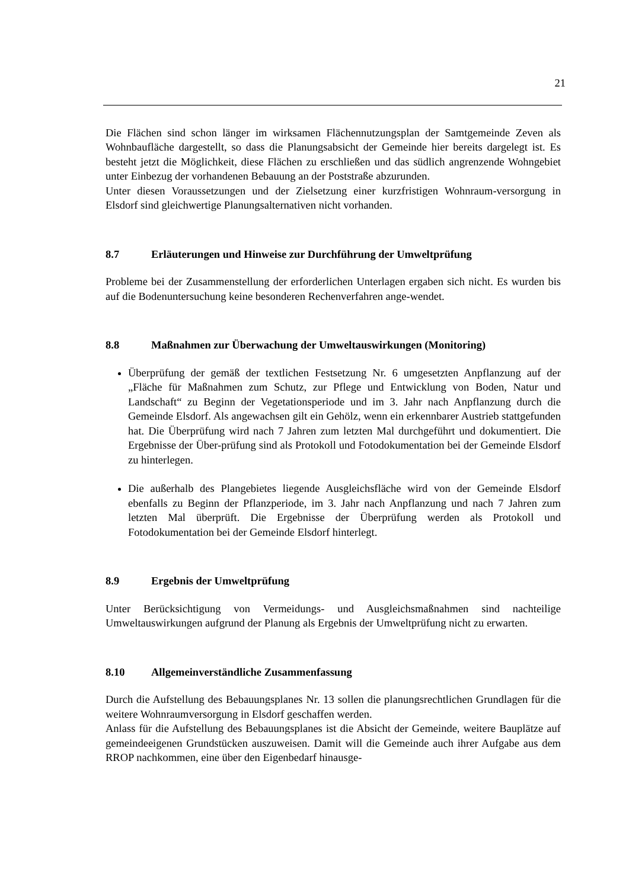21
Die Flächen sind schon länger im wirksamen Flächennutzungsplan der Samtgemeinde Zeven als Wohnbaufläche dargestellt, so dass die Planungsabsicht der Gemeinde hier bereits dargelegt ist. Es besteht jetzt die Möglichkeit, diese Flächen zu erschließen und das südlich angrenzende Wohngebiet unter Einbezug der vorhandenen Bebauung an der Poststraße abzurunden.
Unter diesen Voraussetzungen und der Zielsetzung einer kurzfristigen Wohnraum-versorgung in Elsdorf sind gleichwertige Planungsalternativen nicht vorhanden.
8.7 Erläuterungen und Hinweise zur Durchführung der Umweltprüfung
Probleme bei der Zusammenstellung der erforderlichen Unterlagen ergaben sich nicht. Es wurden bis auf die Bodenuntersuchung keine besonderen Rechenverfahren ange-wendet.
8.8 Maßnahmen zur Überwachung der Umweltauswirkungen (Monitoring)
Überprüfung der gemäß der textlichen Festsetzung Nr. 6 umgesetzten Anpflanzung auf der „Fläche für Maßnahmen zum Schutz, zur Pflege und Entwicklung von Boden, Natur und Landschaft“ zu Beginn der Vegetationsperiode und im 3. Jahr nach Anpflanzung durch die Gemeinde Elsdorf. Als angewachsen gilt ein Gehölz, wenn ein erkennbarer Austrieb stattgefunden hat. Die Überprüfung wird nach 7 Jahren zum letzten Mal durchgeführt und dokumentiert. Die Ergebnisse der Über-prüfung sind als Protokoll und Fotodokumentation bei der Gemeinde Elsdorf zu hinterlegen.
Die außerhalb des Plangebietes liegende Ausgleichsfläche wird von der Gemeinde Elsdorf ebenfalls zu Beginn der Pflanzperiode, im 3. Jahr nach Anpflanzung und nach 7 Jahren zum letzten Mal überprüft. Die Ergebnisse der Überprüfung werden als Protokoll und Fotodokumentation bei der Gemeinde Elsdorf hinterlegt.
8.9 Ergebnis der Umweltprüfung
Unter Berücksichtigung von Vermeidungs- und Ausgleichsmaßnahmen sind nachteilige Umweltauswirkungen aufgrund der Planung als Ergebnis der Umweltprüfung nicht zu erwarten.
8.10 Allgemeinverständliche Zusammenfassung
Durch die Aufstellung des Bebauungsplanes Nr. 13 sollen die planungsrechtlichen Grundlagen für die weitere Wohnraumversorgung in Elsdorf geschaffen werden.
Anlass für die Aufstellung des Bebauungsplanes ist die Absicht der Gemeinde, weitere Bauplätze auf gemeindeeigenen Grundstücken auszuweisen. Damit will die Gemeinde auch ihrer Aufgabe aus dem RROP nachkommen, eine über den Eigenbedarf hinausge-